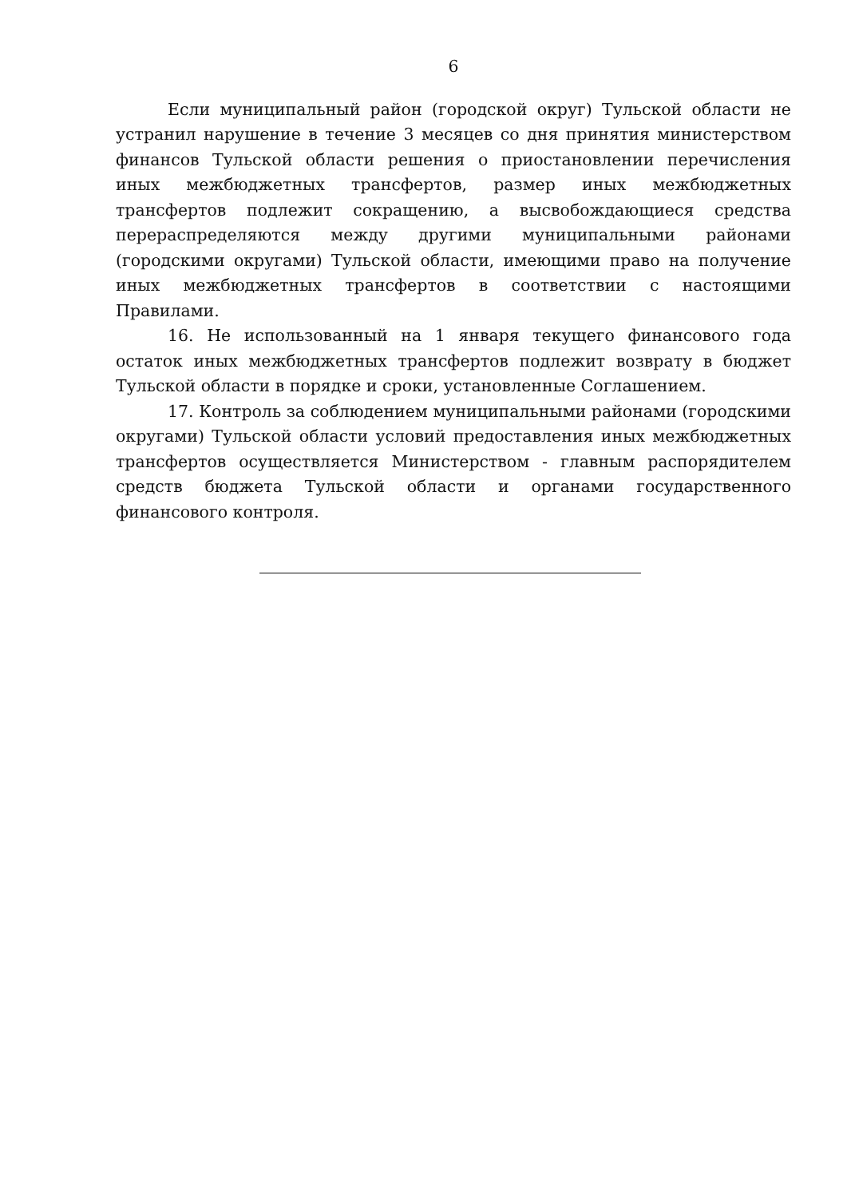6
Если муниципальный район (городской округ) Тульской области не устранил нарушение в течение 3 месяцев со дня принятия министерством финансов Тульской области решения о приостановлении перечисления иных межбюджетных трансфертов, размер иных межбюджетных трансфертов подлежит сокращению, а высвобождающиеся средства перераспределяются между другими муниципальными районами (городскими округами) Тульской области, имеющими право на получение иных межбюджетных трансфертов в соответствии с настоящими Правилами.
16. Не использованный на 1 января текущего финансового года остаток иных межбюджетных трансфертов подлежит возврату в бюджет Тульской области в порядке и сроки, установленные Соглашением.
17. Контроль за соблюдением муниципальными районами (городскими округами) Тульской области условий предоставления иных межбюджетных трансфертов осуществляется Министерством - главным распорядителем средств бюджета Тульской области и органами государственного финансового контроля.